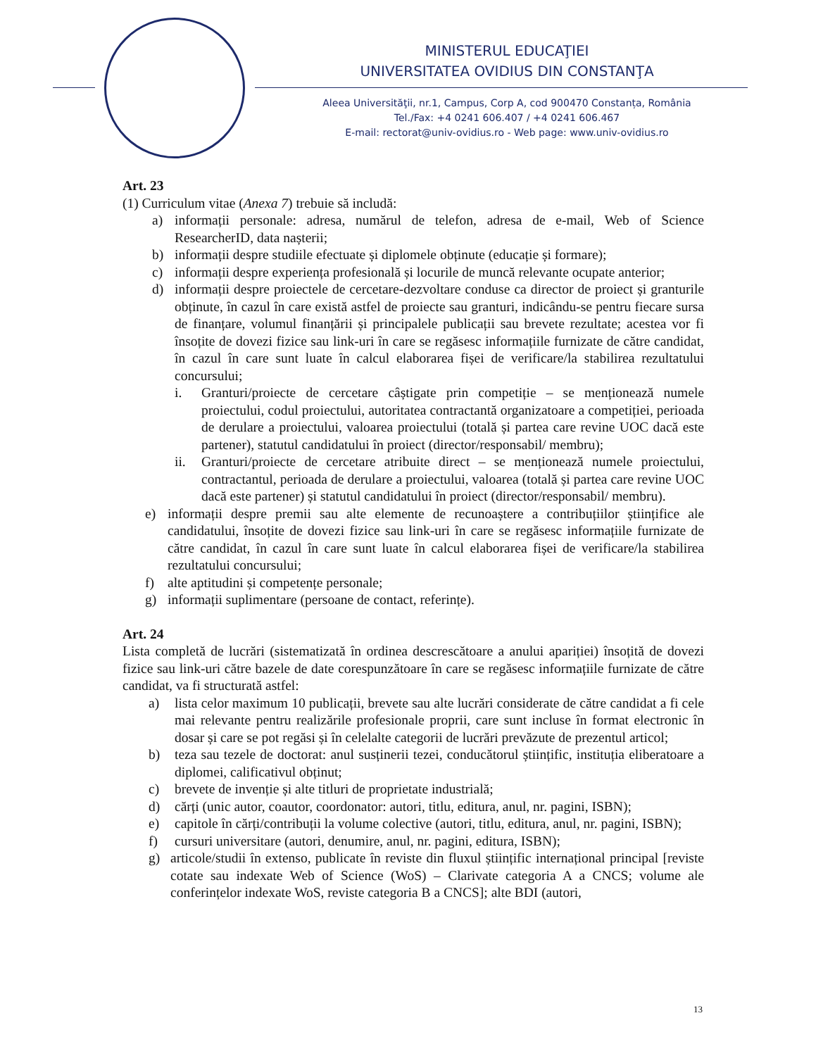MINISTERUL EDUCAŢIEI
UNIVERSITATEA OVIDIUS DIN CONSTANŢA
Aleea Universităţii, nr.1, Campus, Corp A, cod 900470 Constanța, România
Tel./Fax: +4 0241 606.407 / +4 0241 606.467
E-mail: rectorat@univ-ovidius.ro - Web page: www.univ-ovidius.ro
Art. 23
(1) Curriculum vitae (Anexa 7) trebuie să includă:
a) informații personale: adresa, numărul de telefon, adresa de e-mail, Web of Science ResearcherID, data nașterii;
b) informații despre studiile efectuate și diplomele obținute (educație și formare);
c) informații despre experiența profesională și locurile de muncă relevante ocupate anterior;
d) informații despre proiectele de cercetare-dezvoltare conduse ca director de proiect și granturile obținute, în cazul în care există astfel de proiecte sau granturi, indicându-se pentru fiecare sursa de finanțare, volumul finanțării și principalele publicații sau brevete rezultate; acestea vor fi însoțite de dovezi fizice sau link-uri în care se regăsesc informațiile furnizate de către candidat, în cazul în care sunt luate în calcul elaborarea fișei de verificare/la stabilirea rezultatului concursului;
i. Granturi/proiecte de cercetare câștigate prin competiție – se menționează numele proiectului, codul proiectului, autoritatea contractantă organizatoare a competiției, perioada de derulare a proiectului, valoarea proiectului (totală și partea care revine UOC dacă este partener), statutul candidatului în proiect (director/responsabil/ membru);
ii. Granturi/proiecte de cercetare atribuite direct – se menționează numele proiectului, contractantul, perioada de derulare a proiectului, valoarea (totală și partea care revine UOC dacă este partener) și statutul candidatului în proiect (director/responsabil/ membru).
e) informații despre premii sau alte elemente de recunoaștere a contribuțiilor științifice ale candidatului, însoțite de dovezi fizice sau link-uri în care se regăsesc informațiile furnizate de către candidat, în cazul în care sunt luate în calcul elaborarea fișei de verificare/la stabilirea rezultatului concursului;
f) alte aptitudini și competențe personale;
g) informații suplimentare (persoane de contact, referințe).
Art. 24
Lista completă de lucrări (sistematizată în ordinea descrescătoare a anului apariției) însoțită de dovezi fizice sau link-uri către bazele de date corespunzătoare în care se regăsesc informațiile furnizate de către candidat, va fi structurată astfel:
a) lista celor maximum 10 publicații, brevete sau alte lucrări considerate de către candidat a fi cele mai relevante pentru realizările profesionale proprii, care sunt incluse în format electronic în dosar și care se pot regăsi și în celelalte categorii de lucrări prevăzute de prezentul articol;
b) teza sau tezele de doctorat: anul susținerii tezei, conducătorul științific, instituția eliberatoare a diplomei, calificativul obținut;
c) brevete de invenție și alte titluri de proprietate industrială;
d) cărți (unic autor, coautor, coordonator: autori, titlu, editura, anul, nr. pagini, ISBN);
e) capitole în cărți/contribuții la volume colective (autori, titlu, editura, anul, nr. pagini, ISBN);
f) cursuri universitare (autori, denumire, anul, nr. pagini, editura, ISBN);
g) articole/studii în extenso, publicate în reviste din fluxul științific internațional principal [reviste cotate sau indexate Web of Science (WoS) – Clarivate categoria A a CNCS; volume ale conferințelor indexate WoS, reviste categoria B a CNCS]; alte BDI (autori,
13